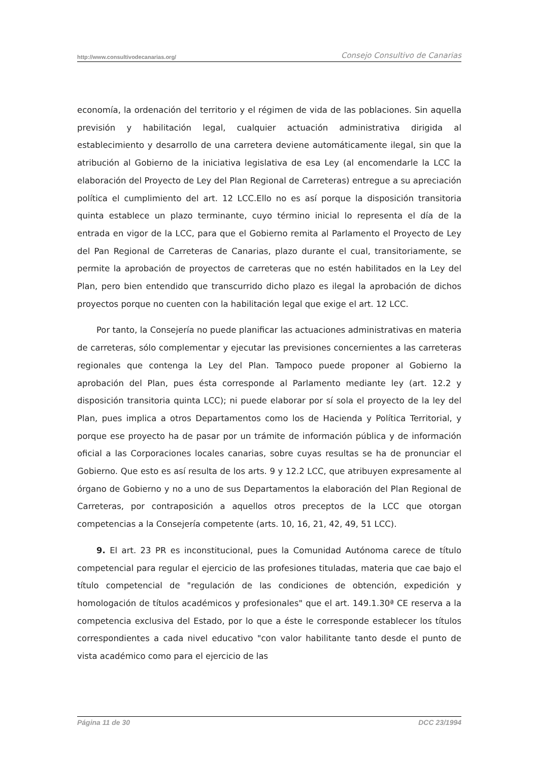http://www.consultivodecanarias.org/ Consejo Consultivo de Canarias
economía, la ordenación del territorio y el régimen de vida de las poblaciones. Sin aquella previsión y habilitación legal, cualquier actuación administrativa dirigida al establecimiento y desarrollo de una carretera deviene automáticamente ilegal, sin que la atribución al Gobierno de la iniciativa legislativa de esa Ley (al encomendarle la LCC la elaboración del Proyecto de Ley del Plan Regional de Carreteras) entregue a su apreciación política el cumplimiento del art. 12 LCC.Ello no es así porque la disposición transitoria quinta establece un plazo terminante, cuyo término inicial lo representa el día de la entrada en vigor de la LCC, para que el Gobierno remita al Parlamento el Proyecto de Ley del Pan Regional de Carreteras de Canarias, plazo durante el cual, transitoriamente, se permite la aprobación de proyectos de carreteras que no estén habilitados en la Ley del Plan, pero bien entendido que transcurrido dicho plazo es ilegal la aprobación de dichos proyectos porque no cuenten con la habilitación legal que exige el art. 12 LCC.
Por tanto, la Consejería no puede planificar las actuaciones administrativas en materia de carreteras, sólo complementar y ejecutar las previsiones concernientes a las carreteras regionales que contenga la Ley del Plan. Tampoco puede proponer al Gobierno la aprobación del Plan, pues ésta corresponde al Parlamento mediante ley (art. 12.2 y disposición transitoria quinta LCC); ni puede elaborar por sí sola el proyecto de la ley del Plan, pues implica a otros Departamentos como los de Hacienda y Política Territorial, y porque ese proyecto ha de pasar por un trámite de información pública y de información oficial a las Corporaciones locales canarias, sobre cuyas resultas se ha de pronunciar el Gobierno. Que esto es así resulta de los arts. 9 y 12.2 LCC, que atribuyen expresamente al órgano de Gobierno y no a uno de sus Departamentos la elaboración del Plan Regional de Carreteras, por contraposición a aquellos otros preceptos de la LCC que otorgan competencias a la Consejería competente (arts. 10, 16, 21, 42, 49, 51 LCC).
9. El art. 23 PR es inconstitucional, pues la Comunidad Autónoma carece de título competencial para regular el ejercicio de las profesiones tituladas, materia que cae bajo el título competencial de "regulación de las condiciones de obtención, expedición y homologación de títulos académicos y profesionales" que el art. 149.1.30ª CE reserva a la competencia exclusiva del Estado, por lo que a éste le corresponde establecer los títulos correspondientes a cada nivel educativo "con valor habilitante tanto desde el punto de vista académico como para el ejercicio de las
Página 11 de 30 DCC 23/1994